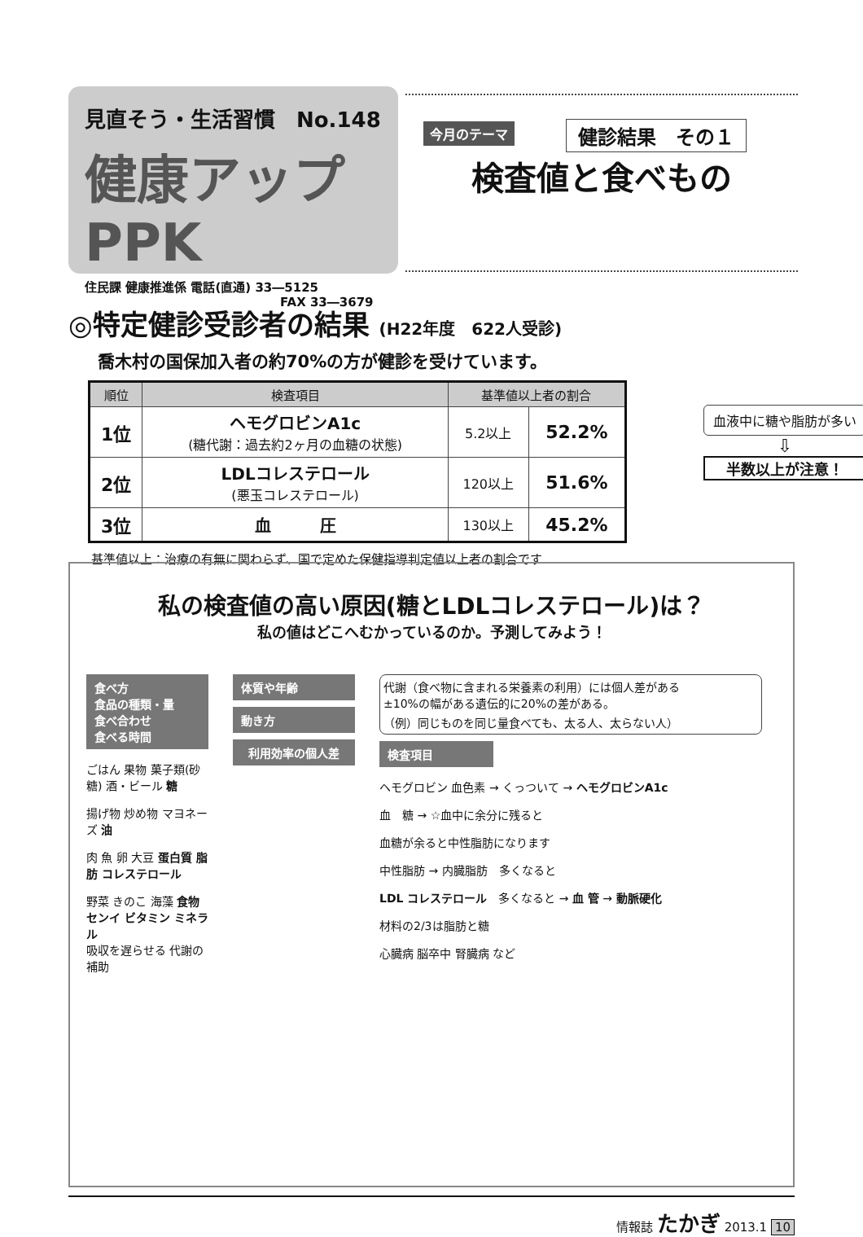見直そう・生活習慣　No.148
健康アップPPK
住民課 健康推進係 電話(直通) 33―5125
FAX 33―3679
今月のテーマ
健診結果　その１
検査値と食べもの
◎特定健診受診者の結果 (H22年度　622人受診)
喬木村の国保加入者の約70%の方が健診を受けています。
| 順位 | 検査項目 | 基準値以上者の割合 | |
| --- | --- | --- | --- |
| 1位 | ヘモグロビンA1c (糖代謝：過去約2ヶ月の血糖の状態) | 5.2以上 | 52.2% |
| 2位 | LDLコレステロール (悪玉コレステロール) | 120以上 | 51.6% |
| 3位 | 血 圧 | 130以上 | 45.2% |
基準値以上：治療の有無に関わらず、国で定めた保健指導判定値以上者の割合です
血液中に糖や脂肪が多い
⇩
半数以上が注意！
私の検査値の高い原因(糖とLDLコレステロール)は？
私の値はどこへむかっているのか。予測してみよう！
食べ方
食品の種類・量
食べ合わせ
食べる時間
ごはん 果物 菓子類(砂糖) 酒・ビール 糖
揚げ物 炒め物 マヨネーズ 油
肉 魚 卵 大豆 蛋白質 脂肪 コレステロール
野菜 きのこ 海藻 食物センイ ビタミン ミネラル
吸収を遅らせる 代謝の補助
体質や年齢
動き方
利用効率の個人差
代謝（食べ物に含まれる栄養素の利用）には個人差がある
±10%の幅がある遺伝的に20%の差がある。
（例）同じものを同じ量食べても、太る人、太らない人）
検査項目
ヘモグロビン 血色素 → くっついて → ヘモグロビンA1c
血　糖 → ☆血中に余分に残ると
血糖が余ると中性脂肪になります
中性脂肪 → 内臓脂肪　多くなると
LDL コレステロール　多くなると → 血 管 → 動脈硬化
材料の2/3は脂肪と糖
心臓病 脳卒中 腎臓病 など
情報誌 たかぎ 2013.1 10